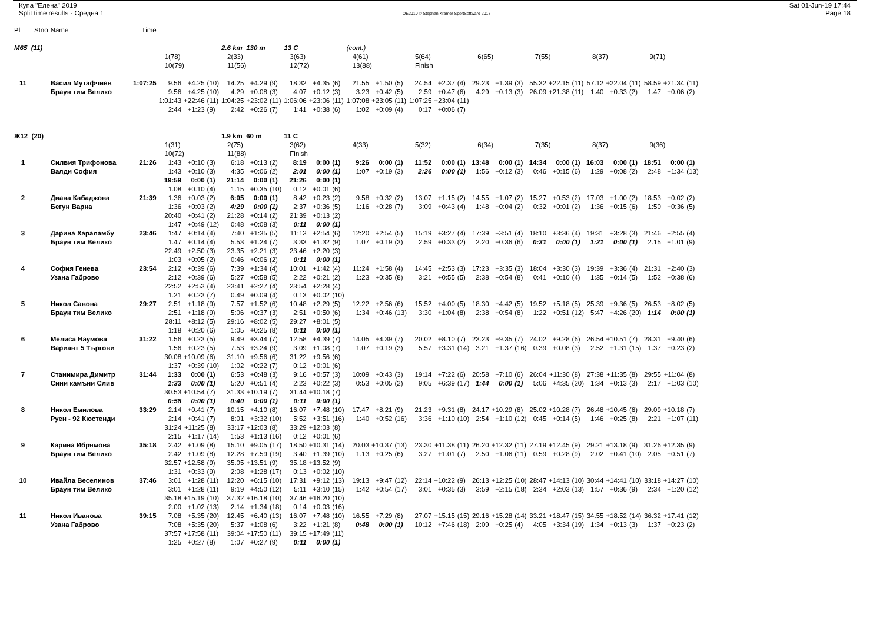Купа "Елена" 2019
Split time results - Средна 1
OE2010 © Stephan Krämer SportSoftware 2017
Sat 01-Jun-19 17:44
Page 18
| Pl | Stno | Name | Time | | | | | | | | | | | | | | | | | | | | | | | | | | | |
| M65 (11) | | | | | | | 2.6 km 130 m | | | 13 C | | | (cont.) | | | | | | | | | | | | | | | | | |
| | | | | 1(78) | | | 2(33) | | | 3(63) | | | 4(61) | | | 5(64) | | | 6(65) | | | 7(55) | | | 8(37) | | | 9(71) | | |
| | | | | 10(79) | | | 11(56) | | | 12(72) | | | 13(88) | | | Finish | | | | | | | | | | | | | | |
| 11 | | Васил Мутафчиев | 1:07:25 | 9:56 | +4:25 | (10) | 14:25 | +4:29 | (9) | 18:32 | +4:35 | (6) | 21:55 | +1:50 | (5) | 24:54 | +2:37 | (4) | 29:23 | +1:39 | (3) | 55:32 | +22:15 | (11) | 57:12 | +22:04 | (11) | 58:59 | +21:34 | (11) |
| | | Браун тим Велико | | 9:56 | +4:25 | (10) | 4:29 | +0:08 | (3) | 4:07 | +0:12 | (3) | 3:23 | +0:42 | (5) | 2:59 | +0:47 | (6) | 4:29 | +0:13 | (3) | 26:09 | +21:38 | (11) | 1:40 | +0:33 | (2) | 1:47 | +0:06 | (2) |
| | | | | 1:01:43 | +22:46 | (11) | 1:04:25 | +23:02 | (11) | 1:06:06 | +23:06 | (11) | 1:07:08 | +23:05 | (11) | 1:07:25 | +23:04 | (11) | | | | | | | | | | | | |
| | | | | 2:44 | +1:23 | (9) | 2:42 | +0:26 | (7) | 1:41 | +0:38 | (6) | 1:02 | +0:09 | (4) | 0:17 | +0:06 | (7) | | | | | | | | | | | | |
| Ж12 (20) | | | | | | | 1.9 km 60 m | | | 11 C | | | | | | | | | | | | | | | | | | | | |
| | | | | 1(31) | | | 2(75) | | | 3(62) | | | 4(33) | | | 5(32) | | | 6(34) | | | 7(35) | | | 8(37) | | | 9(36) | | |
| | | | | 10(72) | | | 11(88) | | | Finish | | | | | | | | | | | | | | | | | | | | |
| 1 | | Силвия Трифонова | 21:26 | 1:43 | +0:10 | (3) | 6:18 | +0:13 | (2) | 8:19 | 0:00 | (1) | 9:26 | 0:00 | (1) | 11:52 | 0:00 | (1) | 13:48 | 0:00 | (1) | 14:34 | 0:00 | (1) | 16:03 | 0:00 | (1) | 18:51 | 0:00 | (1) |
| | | Валди София | | 1:43 | +0:10 | (3) | 4:35 | +0:06 | (2) | 2:01 | 0:00 | (1) | 1:07 | +0:19 | (3) | 2:26 | 0:00 | (1) | 1:56 | +0:12 | (3) | 0:46 | +0:15 | (6) | 1:29 | +0:08 | (2) | 2:48 | +1:34 | (13) |
| | | | | 19:59 | 0:00 | (1) | 21:14 | 0:00 | (1) | 21:26 | 0:00 | (1) | | | | | | | | | | | | | | | | | | |
| | | | | 1:08 | +0:10 | (4) | 1:15 | +0:35 | (10) | 0:12 | +0:01 | (6) | | | | | | | | | | | | | | | | | | |
| 2 | | Диана Кабаджова | 21:39 | 1:36 | +0:03 | (2) | 6:05 | 0:00 | (1) | 8:42 | +0:23 | (2) | 9:58 | +0:32 | (2) | 13:07 | +1:15 | (2) | 14:55 | +1:07 | (2) | 15:27 | +0:53 | (2) | 17:03 | +1:00 | (2) | 18:53 | +0:02 | (2) |
| | | Бегун Варна | | 1:36 | +0:03 | (2) | 4:29 | 0:00 | (1) | 2:37 | +0:36 | (5) | 1:16 | +0:28 | (7) | 3:09 | +0:43 | (4) | 1:48 | +0:04 | (2) | 0:32 | +0:01 | (2) | 1:36 | +0:15 | (6) | 1:50 | +0:36 | (5) |
| | | | | 20:40 | +0:41 | (2) | 21:28 | +0:14 | (2) | 21:39 | +0:13 | (2) | | | | | | | | | | | | | | | | | | |
| | | | | 1:47 | +0:49 | (12) | 0:48 | +0:08 | (3) | 0:11 | 0:00 | (1) | | | | | | | | | | | | | | | | | | |
| 3 | | Дарина Хараламбу | 23:46 | 1:47 | +0:14 | (4) | 7:40 | +1:35 | (5) | 11:13 | +2:54 | (6) | 12:20 | +2:54 | (5) | 15:19 | +3:27 | (4) | 17:39 | +3:51 | (4) | 18:10 | +3:36 | (4) | 19:31 | +3:28 | (3) | 21:46 | +2:55 | (4) |
| | | Браун тим Велико | | 1:47 | +0:14 | (4) | 5:53 | +1:24 | (7) | 3:33 | +1:32 | (9) | 1:07 | +0:19 | (3) | 2:59 | +0:33 | (2) | 2:20 | +0:36 | (6) | 0:31 | 0:00 | (1) | 1:21 | 0:00 | (1) | 2:15 | +1:01 | (9) |
| | | | | 22:49 | +2:50 | (3) | 23:35 | +2:21 | (3) | 23:46 | +2:20 | (3) | | | | | | | | | | | | | | | | | | |
| | | | | 1:03 | +0:05 | (2) | 0:46 | +0:06 | (2) | 0:11 | 0:00 | (1) | | | | | | | | | | | | | | | | | | |
| 4 | | София Генева | 23:54 | 2:12 | +0:39 | (6) | 7:39 | +1:34 | (4) | 10:01 | +1:42 | (4) | 11:24 | +1:58 | (4) | 14:45 | +2:53 | (3) | 17:23 | +3:35 | (3) | 18:04 | +3:30 | (3) | 19:39 | +3:36 | (4) | 21:31 | +2:40 | (3) |
| | | Узана Габрово | | 2:12 | +0:39 | (6) | 5:27 | +0:58 | (5) | 2:22 | +0:21 | (2) | 1:23 | +0:35 | (8) | 3:21 | +0:55 | (5) | 2:38 | +0:54 | (8) | 0:41 | +0:10 | (4) | 1:35 | +0:14 | (5) | 1:52 | +0:38 | (6) |
| | | | | 22:52 | +2:53 | (4) | 23:41 | +2:27 | (4) | 23:54 | +2:28 | (4) | | | | | | | | | | | | | | | | | | |
| | | | | 1:21 | +0:23 | (7) | 0:49 | +0:09 | (4) | 0:13 | +0:02 | (10) | | | | | | | | | | | | | | | | | | |
| 5 | | Никол Савова | 29:27 | 2:51 | +1:18 | (9) | 7:57 | +1:52 | (6) | 10:48 | +2:29 | (5) | 12:22 | +2:56 | (6) | 15:52 | +4:00 | (5) | 18:30 | +4:42 | (5) | 19:52 | +5:18 | (5) | 25:39 | +9:36 | (5) | 26:53 | +8:02 | (5) |
| | | Браун тим Велико | | 2:51 | +1:18 | (9) | 5:06 | +0:37 | (3) | 2:51 | +0:50 | (6) | 1:34 | +0:46 | (13) | 3:30 | +1:04 | (8) | 2:38 | +0:54 | (8) | 1:22 | +0:51 | (12) | 5:47 | +4:26 | (20) | 1:14 | 0:00 | (1) |
| | | | | 28:11 | +8:12 | (5) | 29:16 | +8:02 | (5) | 29:27 | +8:01 | (5) | | | | | | | | | | | | | | | | | | |
| | | | | 1:18 | +0:20 | (6) | 1:05 | +0:25 | (8) | 0:11 | 0:00 | (1) | | | | | | | | | | | | | | | | | | |
| 6 | | Мелиса Наумова | 31:22 | 1:56 | +0:23 | (5) | 9:49 | +3:44 | (7) | 12:58 | +4:39 | (7) | 14:05 | +4:39 | (7) | 20:02 | +8:10 | (7) | 23:23 | +9:35 | (7) | 24:02 | +9:28 | (6) | 26:54 | +10:51 | (7) | 28:31 | +9:40 | (6) |
| | | Вариант 5 Търгови | | 1:56 | +0:23 | (5) | 7:53 | +3:24 | (9) | 3:09 | +1:08 | (7) | 1:07 | +0:19 | (3) | 5:57 | +3:31 | (14) | 3:21 | +1:37 | (16) | 0:39 | +0:08 | (3) | 2:52 | +1:31 | (15) | 1:37 | +0:23 | (2) |
| | | | | 30:08 | +10:09 | (6) | 31:10 | +9:56 | (6) | 31:22 | +9:56 | (6) | | | | | | | | | | | | | | | | | | |
| | | | | 1:37 | +0:39 | (10) | 1:02 | +0:22 | (7) | 0:12 | +0:01 | (6) | | | | | | | | | | | | | | | | | | |
| 7 | | Станимира Димитр | 31:44 | 1:33 | 0:00 | (1) | 6:53 | +0:48 | (3) | 9:16 | +0:57 | (3) | 10:09 | +0:43 | (3) | 19:14 | +7:22 | (6) | 20:58 | +7:10 | (6) | 26:04 | +11:30 | (8) | 27:38 | +11:35 | (8) | 29:55 | +11:04 | (8) |
| | | Сини камъни Слив | | 1:33 | 0:00 | (1) | 5:20 | +0:51 | (4) | 2:23 | +0:22 | (3) | 0:53 | +0:05 | (2) | 9:05 | +6:39 | (17) | 1:44 | 0:00 | (1) | 5:06 | +4:35 | (20) | 1:34 | +0:13 | (3) | 2:17 | +1:03 | (10) |
| | | | | 30:53 | +10:54 | (7) | 31:33 | +10:19 | (7) | 31:44 | +10:18 | (7) | | | | | | | | | | | | | | | | | | |
| | | | | 0:58 | 0:00 | (1) | 0:40 | 0:00 | (1) | 0:11 | 0:00 | (1) | | | | | | | | | | | | | | | | | | |
| 8 | | Никол Емилова | 33:29 | 2:14 | +0:41 | (7) | 10:15 | +4:10 | (8) | 16:07 | +7:48 | (10) | 17:47 | +8:21 | (9) | 21:23 | +9:31 | (8) | 24:17 | +10:29 | (8) | 25:02 | +10:28 | (7) | 26:48 | +10:45 | (6) | 29:09 | +10:18 | (7) |
| | | Руен - 92 Кюстенди | | 2:14 | +0:41 | (7) | 8:01 | +3:32 | (10) | 5:52 | +3:51 | (16) | 1:40 | +0:52 | (16) | 3:36 | +1:10 | (10) | 2:54 | +1:10 | (12) | 0:45 | +0:14 | (5) | 1:46 | +0:25 | (8) | 2:21 | +1:07 | (11) |
| | | | | 31:24 | +11:25 | (8) | 33:17 | +12:03 | (8) | 33:29 | +12:03 | (8) | | | | | | | | | | | | | | | | | | |
| | | | | 2:15 | +1:17 | (14) | 1:53 | +1:13 | (16) | 0:12 | +0:01 | (6) | | | | | | | | | | | | | | | | | | |
| 9 | | Карина Ибрямова | 35:18 | 2:42 | +1:09 | (8) | 15:10 | +9:05 | (17) | 18:50 | +10:31 | (14) | 20:03 | +10:37 | (13) | 23:30 | +11:38 | (11) | 26:20 | +12:32 | (11) | 27:19 | +12:45 | (9) | 29:21 | +13:18 | (9) | 31:26 | +12:35 | (9) |
| | | Браун тим Велико | | 2:42 | +1:09 | (8) | 12:28 | +7:59 | (19) | 3:40 | +1:39 | (10) | 1:13 | +0:25 | (6) | 3:27 | +1:01 | (7) | 2:50 | +1:06 | (11) | 0:59 | +0:28 | (9) | 2:02 | +0:41 | (10) | 2:05 | +0:51 | (7) |
| | | | | 32:57 | +12:58 | (9) | 35:05 | +13:51 | (9) | 35:18 | +13:52 | (9) | | | | | | | | | | | | | | | | | | |
| | | | | 1:31 | +0:33 | (9) | 2:08 | +1:28 | (17) | 0:13 | +0:02 | (10) | | | | | | | | | | | | | | | | | | |
| 10 | | Ивайла Веселинов | 37:46 | 3:01 | +1:28 | (11) | 12:20 | +6:15 | (10) | 17:31 | +9:12 | (13) | 19:13 | +9:47 | (12) | 22:14 | +10:22 | (9) | 26:13 | +12:25 | (10) | 28:47 | +14:13 | (10) | 30:44 | +14:41 | (10) | 33:18 | +14:27 | (10) |
| | | Браун тим Велико | | 3:01 | +1:28 | (11) | 9:19 | +4:50 | (12) | 5:11 | +3:10 | (15) | 1:42 | +0:54 | (17) | 3:01 | +0:35 | (3) | 3:59 | +2:15 | (18) | 2:34 | +2:03 | (13) | 1:57 | +0:36 | (9) | 2:34 | +1:20 | (12) |
| | | | | 35:18 | +15:19 | (10) | 37:32 | +16:18 | (10) | 37:46 | +16:20 | (10) | | | | | | | | | | | | | | | | | | |
| | | | | 2:00 | +1:02 | (13) | 2:14 | +1:34 | (18) | 0:14 | +0:03 | (16) | | | | | | | | | | | | | | | | | | |
| 11 | | Никол Иванова | 39:15 | 7:08 | +5:35 | (20) | 12:45 | +6:40 | (13) | 16:07 | +7:48 | (10) | 16:55 | +7:29 | (8) | 27:07 | +15:15 | (15) | 29:16 | +15:28 | (14) | 33:21 | +18:47 | (15) | 34:55 | +18:52 | (14) | 36:32 | +17:41 | (12) |
| | | Узана Габрово | | 7:08 | +5:35 | (20) | 5:37 | +1:08 | (6) | 3:22 | +1:21 | (8) | 0:48 | 0:00 | (1) | 10:12 | +7:46 | (18) | 2:09 | +0:25 | (4) | 4:05 | +3:34 | (19) | 1:34 | +0:13 | (3) | 1:37 | +0:23 | (2) |
| | | | | 37:57 | +17:58 | (11) | 39:04 | +17:50 | (11) | 39:15 | +17:49 | (11) | | | | | | | | | | | | | | | | | | |
| | | | | 1:25 | +0:27 | (8) | 1:07 | +0:27 | (9) | 0:11 | 0:00 | (1) | | | | | | | | | | | | | | | | | | |